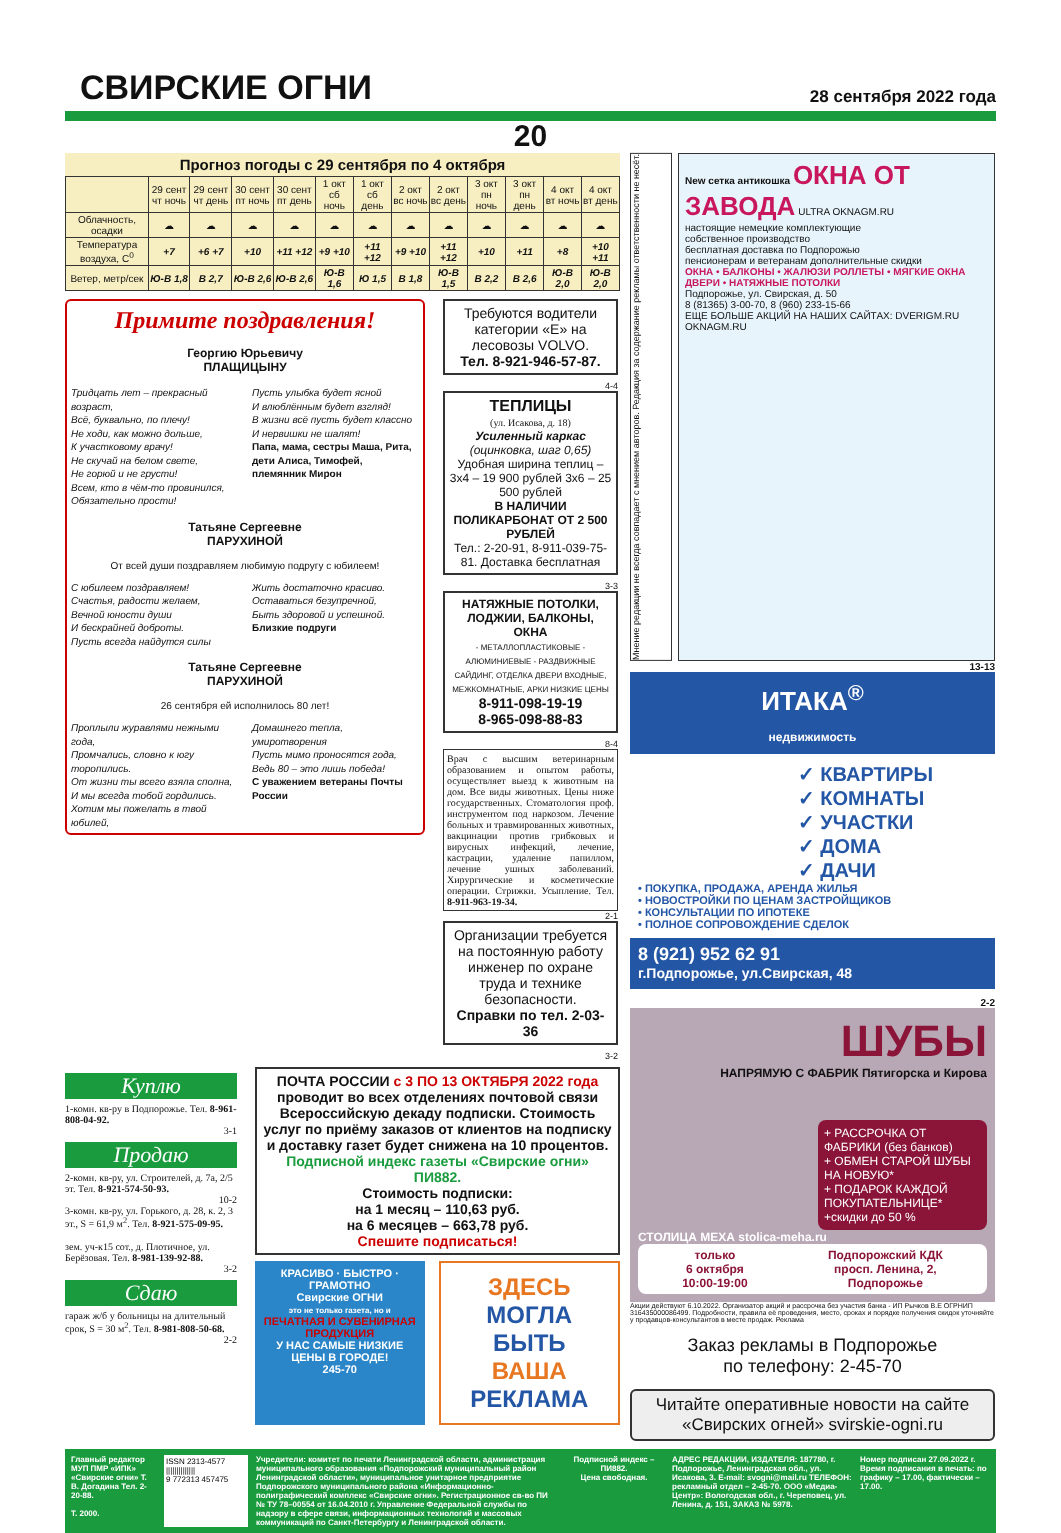СВИРСКИЕ ОГНИ
28 сентября 2022 года
20
Прогноз погоды с 29 сентября по 4 октября
| | 29 сент чт ночь | 29 сент чт день | 30 сент пт ночь | 30 сент пт день | 1 окт сб ночь | 1 окт сб день | 2 окт вс ночь | 2 окт вс день | 3 окт пн ночь | 3 окт пн день | 4 окт вт ночь | 4 окт вт день |
| --- | --- | --- | --- | --- | --- | --- | --- | --- | --- | --- | --- | --- |
| Облачность, осадки | ☁ | ☁ | ☁ | ☁ | ☁ | ☁ | ☁ | ☁ | ☁ | ☁ | ☁ | ☁ |
| Температура воздуха, С<sup>0</sup> | +7 | +6 +7 | +10 | +11 +12 | +9 +10 | +11 +12 | +9 +10 | +11 +12 | +10 | +11 | +8 | +10 +11 |
| Ветер, метр/сек | Ю-В 1,8 | В 2,7 | Ю-В 2,6 | Ю-В 2,6 | Ю-В 1,6 | Ю 1,5 | В 1,8 | Ю-В 1,5 | В 2,2 | В 2,6 | Ю-В 2,0 | Ю-В 2,0 |
Примите поздравления!
Георгию Юрьевичу
ПЛАЩИЦЫНУ
Тридцать лет – прекрасный возраст,
Всё, буквально, по плечу!
Не ходи, как можно дольше,
К участковому врачу!
Не скучай на белом свете,
Не горюй и не грусти!
Всем, кто в чём-то провинился,
Обязательно прости!
Пусть улыбка будет ясной
И влюблённым будет взгляд!
В жизни всё пусть будет классно
И нервишки не шалят!
Папа, мама, сестры Маша, Рита, дети Алиса, Тимофей, племянник Мирон
Татьяне Сергеевне
ПАРУХИНОЙ
От всей души поздравляем любимую подругу с юбилеем!
С юбилеем поздравляем!
Счастья, радости желаем,
Вечной юности души
И бескрайней доброты.
Пусть всегда найдутся силы
Жить достаточно красиво.
Оставаться безупречной,
Быть здоровой и успешной.
Близкие подруги
Татьяне Сергеевне
ПАРУХИНОЙ
26 сентября ей исполнилось 80 лет!
Проплыли журавлями нежными года,
Промчались, словно к югу торопились.
От жизни ты всего взяла сполна,
И мы всегда тобой гордились.
Хотим мы пожелать в твой юбилей,
Домашнего тепла, умиротворения
Пусть мимо проносятся года,
Ведь 80 – это лишь победа!
С уважением ветераны Почты России
Требуются водители категории «Е» на лесовозы VOLVO.
Тел. 8-921-946-57-87.
4-4
ТЕПЛИЦЫ
(ул. Исакова, д. 18)
Усиленный каркас
(оцинковка, шаг 0,65)
Удобная ширина теплиц – 3х4 – 19 900 рублей 3х6 – 25 500 рублей
В НАЛИЧИИ ПОЛИКАРБОНАТ ОТ 2 500 РУБЛЕЙ
Тел.: 2-20-91, 8-911-039-75-81. Доставка бесплатная
3-3
НАТЯЖНЫЕ ПОТОЛКИ, ЛОДЖИИ, БАЛКОНЫ, ОКНА
- МЕТАЛЛОПЛАСТИКОВЫЕ - АЛЮМИНИЕВЫЕ - РАЗДВИЖНЫЕ САЙДИНГ, ОТДЕЛКА ДВЕРИ ВХОДНЫЕ, МЕЖКОМНАТНЫЕ, АРКИ НИЗКИЕ ЦЕНЫ
8-911-098-19-19
8-965-098-88-83
8-4
Врач с высшим ветеринарным образованием и опытом работы, осуществляет выезд к животным на дом. Все виды животных. Цены ниже государственных. Стоматология проф. инструментом под наркозом. Лечение больных и травмированных животных, вакцинации против грибковых и вирусных инфекций, лечение, кастрации, удаление папиллом, лечение ушных заболеваний. Хирургические и косметические операции. Стрижки. Усыпление. Тел. 8-911-963-19-34.
2-1
Организации требуется на постоянную работу инженер по охране труда и технике безопасности.
Справки по тел. 2-03-36
3-2
Куплю
1-комн. кв-ру в Подпорожье. Тел. 8-961-808-04-92.
3-1
Продаю
2-комн. кв-ру, ул. Строителей, д. 7а, 2/5 эт. Тел. 8-921-574-50-93.
10-2
3-комн. кв-ру, ул. Горького, д. 28, к. 2, 3 эт., S = 61,9 м<sup>2</sup>. Тел. 8-921-575-09-95.
зем. уч-к15 сот., д. Плотичное, ул. Берёзовая. Тел. 8-981-139-92-88.
3-2
Сдаю
гараж ж/б у больницы на длительный срок, S = 30 м<sup>2</sup>. Тел. 8-981-808-50-68.
2-2
ПОЧТА РОССИИ с 3 ПО 13 ОКТЯБРЯ 2022 года проводит во всех отделениях почтовой связи Всероссийскую декаду подписки. Стоимость услуг по приёму заказов от клиентов на подписку и доставку газет будет снижена на 10 процентов.
Подписной индекс газеты «Свирские огни» ПИ882.
Стоимость подписки:
на 1 месяц – 110,63 руб.
на 6 месяцев – 663,78 руб.
Спешите подписаться!
КРАСИВО · БЫСТРО · ГРАМОТНО
Свирские ОГНИ
это не только газета, но и
ПЕЧАТНАЯ И СУВЕНИРНАЯ ПРОДУКЦИЯ
У НАС САМЫЕ НИЗКИЕ ЦЕНЫ В ГОРОДЕ!
245-70
ЗДЕСЬ
МОГЛА БЫТЬ
ВАША
РЕКЛАМА
Мнение редакции не всегда совпадает с мнением авторов. Редакция за содержание рекламы ответственности не несёт.
New сетка антикошка ОКНА ОТ ЗАВОДА ULTRA OKNAGM.RU
настоящие немецкие комплектующие
собственное производство
бесплатная доставка по Подпорожью
пенсионерам и ветеранам дополнительные скидки
ОКНА • БАЛКОНЫ • ЖАЛЮЗИ РОЛЛЕТЫ • МЯГКИЕ ОКНА ДВЕРИ • НАТЯЖНЫЕ ПОТОЛКИ
Подпорожье, ул. Свирская, д. 50
8 (81365) 3-00-70, 8 (960) 233-15-66
ЕЩЕ БОЛЬШЕ АКЦИЙ НА НАШИХ САЙТАХ: DVERIGM.RU OKNAGM.RU
13-13
ИТАКА<sup>®</sup>
недвижимость
✓ КВАРТИРЫ
✓ КОМНАТЫ
✓ УЧАСТКИ
✓ ДОМА
✓ ДАЧИ
• ПОКУПКА, ПРОДАЖА, АРЕНДА ЖИЛЬЯ
• НОВОСТРОЙКИ ПО ЦЕНАМ ЗАСТРОЙЩИКОВ
• КОНСУЛЬТАЦИИ ПО ИПОТЕКЕ
• ПОЛНОЕ СОПРОВОЖДЕНИЕ СДЕЛОК
8 (921) 952 62 91
г.Подпорожье, ул.Свирская, 48
2-2
ШУБЫ
НАПРЯМУЮ С ФАБРИК Пятигорска и Кирова
+ РАССРОЧКА ОТ ФАБРИКИ (без банков)
+ ОБМЕН СТАРОЙ ШУБЫ НА НОВУЮ*
+ ПОДАРОК КАЖДОЙ ПОКУПАТЕЛЬНИЦЕ*
+скидки до 50 %
СТОЛИЦА МЕХА stolica-meha.ru
только
6 октября
10:00-19:00
Подпорожский КДК
просп. Ленина, 2,
Подпорожье
Акции действуют 6.10.2022. Организатор акций и рассрочка без участия банка - ИП Рычков В.Е ОГРНИП 316435000086499. Подробности, правила её проведения, место, сроках и порядке получения скидок уточняйте у продавцов-консультантов в месте продаж. Реклама
Заказ рекламы в Подпорожье
по телефону: 2-45-70
Читайте оперативные новости на сайте «Свирских огней» svirskie-ogni.ru
Главный редактор МУП ПМР «ИПК» «Свирские огни» Т. В. Догадина Тел. 2-20-88.
Т. 2000.
ISSN 2313-4577
||||||||||||||
9 772313 457475
Учредители: комитет по печати Ленинградской области, администрация муниципального образования «Подпорожский муниципальный район Ленинградской области», муниципальное унитарное предприятие Подпорожского муниципального района «Информационно-полиграфический комплекс «Свирские огни». Регистрационное св-во ПИ № ТУ 78–00554 от 16.04.2010 г. Управление Федеральной службы по надзору в сфере связи, информационных технологий и массовых коммуникаций по Санкт-Петербургу и Ленинградской области.
Подписной индекс – ПИ882.
Цена свободная.
АДРЕС РЕДАКЦИИ, ИЗДАТЕЛЯ: 187780, г. Подпорожье, Ленинградская обл., ул. Исакова, 3. E-mail: svogni@mail.ru ТЕЛЕФОН: рекламный отдел – 2-45-70. ООО «Медиа-Центр»: Вологодская обл., г. Череповец, ул. Ленина, д. 151, ЗАКАЗ № 5978.
Номер подписан 27.09.2022 г. Время подписания в печать: по графику – 17.00, фактически – 17.00.